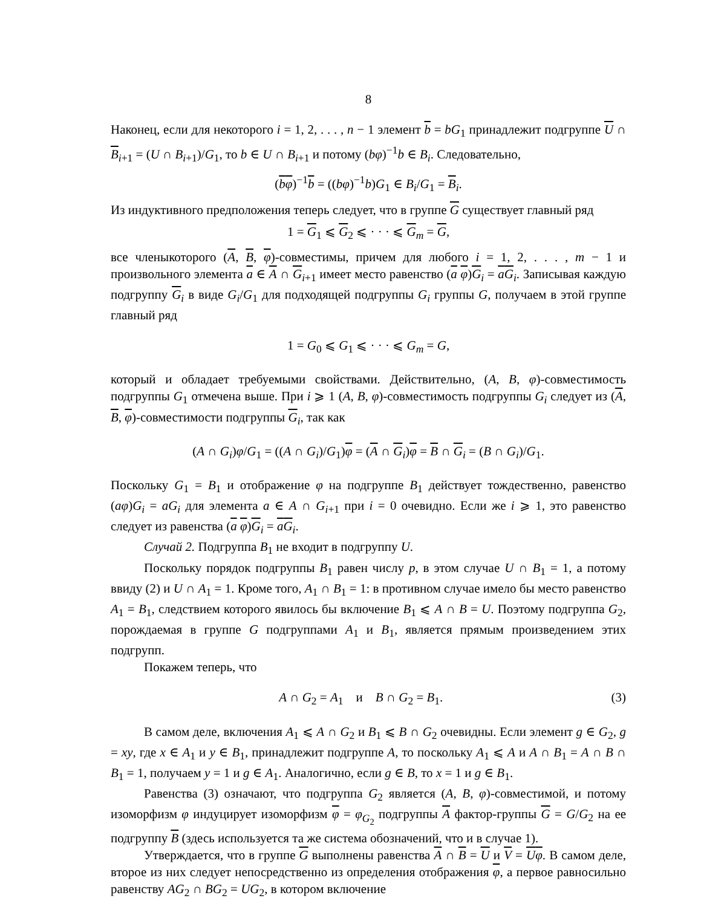8
Наконец, если для некоторого i = 1, 2, . . . , n − 1 элемент b = bG<sub>1</sub> принадлежит подгруппе U ∩ B<sub>i+1</sub> = (U ∩ B<sub>i+1</sub>)/G<sub>1</sub>, то b ∈ U ∩ B<sub>i+1</sub> и потому (bφ)<sup>−1</sup>b ∈ B<sub>i</sub>. Следовательно,
(bφ)<sup>−1</sup>b = ((bφ)<sup>−1</sup>b)G<sub>1</sub> ∈ B<sub>i</sub>/G<sub>1</sub> = B<sub>i</sub>.
Из индуктивного предположения теперь следует, что в группе G существует главный ряд
1 = G<sub>1</sub> ⩽ G<sub>2</sub> ⩽ · · · ⩽ G<sub>m</sub> = G,
все членыкоторого (A, B, φ)-совместимы, причем для любого i = 1, 2, . . . , m − 1 и произвольного элемента a ∈ A ∩ G<sub>i+1</sub> имеет место равенство (a φ)G<sub>i</sub> = aG<sub>i</sub>. Записывая каждую подгруппу G<sub>i</sub> в виде G<sub>i</sub>/G<sub>1</sub> для подходящей подгруппы G<sub>i</sub> группы G, получаем в этой группе главный ряд
1 = G<sub>0</sub> ⩽ G<sub>1</sub> ⩽ · · · ⩽ G<sub>m</sub> = G,
который и обладает требуемыми свойствами. Действительно, (A, B, φ)-совместимость подгруппы G<sub>1</sub> отмечена выше. При i ⩾ 1 (A, B, φ)-совместимость подгруппы G<sub>i</sub> следует из (A, B, φ)-совместимости подгруппы G<sub>i</sub>, так как
(A ∩ G<sub>i</sub>)φ/G<sub>1</sub> = ((A ∩ G<sub>i</sub>)/G<sub>1</sub>)φ = (A ∩ G<sub>i</sub>)φ = B ∩ G<sub>i</sub> = (B ∩ G<sub>i</sub>)/G<sub>1</sub>.
Поскольку G<sub>1</sub> = B<sub>1</sub> и отображение φ на подгруппе B<sub>1</sub> действует тождественно, равенство (aφ)G<sub>i</sub> = aG<sub>i</sub> для элемента a ∈ A ∩ G<sub>i+1</sub> при i = 0 очевидно. Если же i ⩾ 1, это равенство следует из равенства (a φ)G<sub>i</sub> = aG<sub>i</sub>.
Случай 2. Подгруппа B<sub>1</sub> не входит в подгруппу U.
Поскольку порядок подгруппы B<sub>1</sub> равен числу p, в этом случае U ∩ B<sub>1</sub> = 1, а потому ввиду (2) и U ∩ A<sub>1</sub> = 1. Кроме того, A<sub>1</sub> ∩ B<sub>1</sub> = 1: в противном случае имело бы место равенство A<sub>1</sub> = B<sub>1</sub>, следствием которого явилось бы включение B<sub>1</sub> ⩽ A ∩ B = U. Поэтому подгруппа G<sub>2</sub>, порождаемая в группе G подгруппами A<sub>1</sub> и B<sub>1</sub>, является прямым произведением этих подгрупп.
Покажем теперь, что
A ∩ G<sub>2</sub> = A<sub>1</sub> и B ∩ G<sub>2</sub> = B<sub>1</sub>. (3)
В самом деле, включения A<sub>1</sub> ⩽ A ∩ G<sub>2</sub> и B<sub>1</sub> ⩽ B ∩ G<sub>2</sub> очевидны. Если элемент g ∈ G<sub>2</sub>, g = xy, где x ∈ A<sub>1</sub> и y ∈ B<sub>1</sub>, принадлежит подгруппе A, то поскольку A<sub>1</sub> ⩽ A и A ∩ B<sub>1</sub> = A ∩ B ∩ B<sub>1</sub> = 1, получаем y = 1 и g ∈ A<sub>1</sub>. Аналогично, если g ∈ B, то x = 1 и g ∈ B<sub>1</sub>.
Равенства (3) означают, что подгруппа G<sub>2</sub> является (A, B, φ)-совместимой, и потому изоморфизм φ индуцирует изоморфизм φ = φ<sub>G<sub>2</sub></sub> подгруппы A фактор-группы G = G/G<sub>2</sub> на ее подгруппу B (здесь используется та же система обозначений, что и в случае 1).
Утверждается, что в группе G выполнены равенства A ∩ B = U и V = Uφ. В самом деле, второе из них следует непосредственно из определения отображения φ, а первое равносильно равенству AG<sub>2</sub> ∩ BG<sub>2</sub> = UG<sub>2</sub>, в котором включение